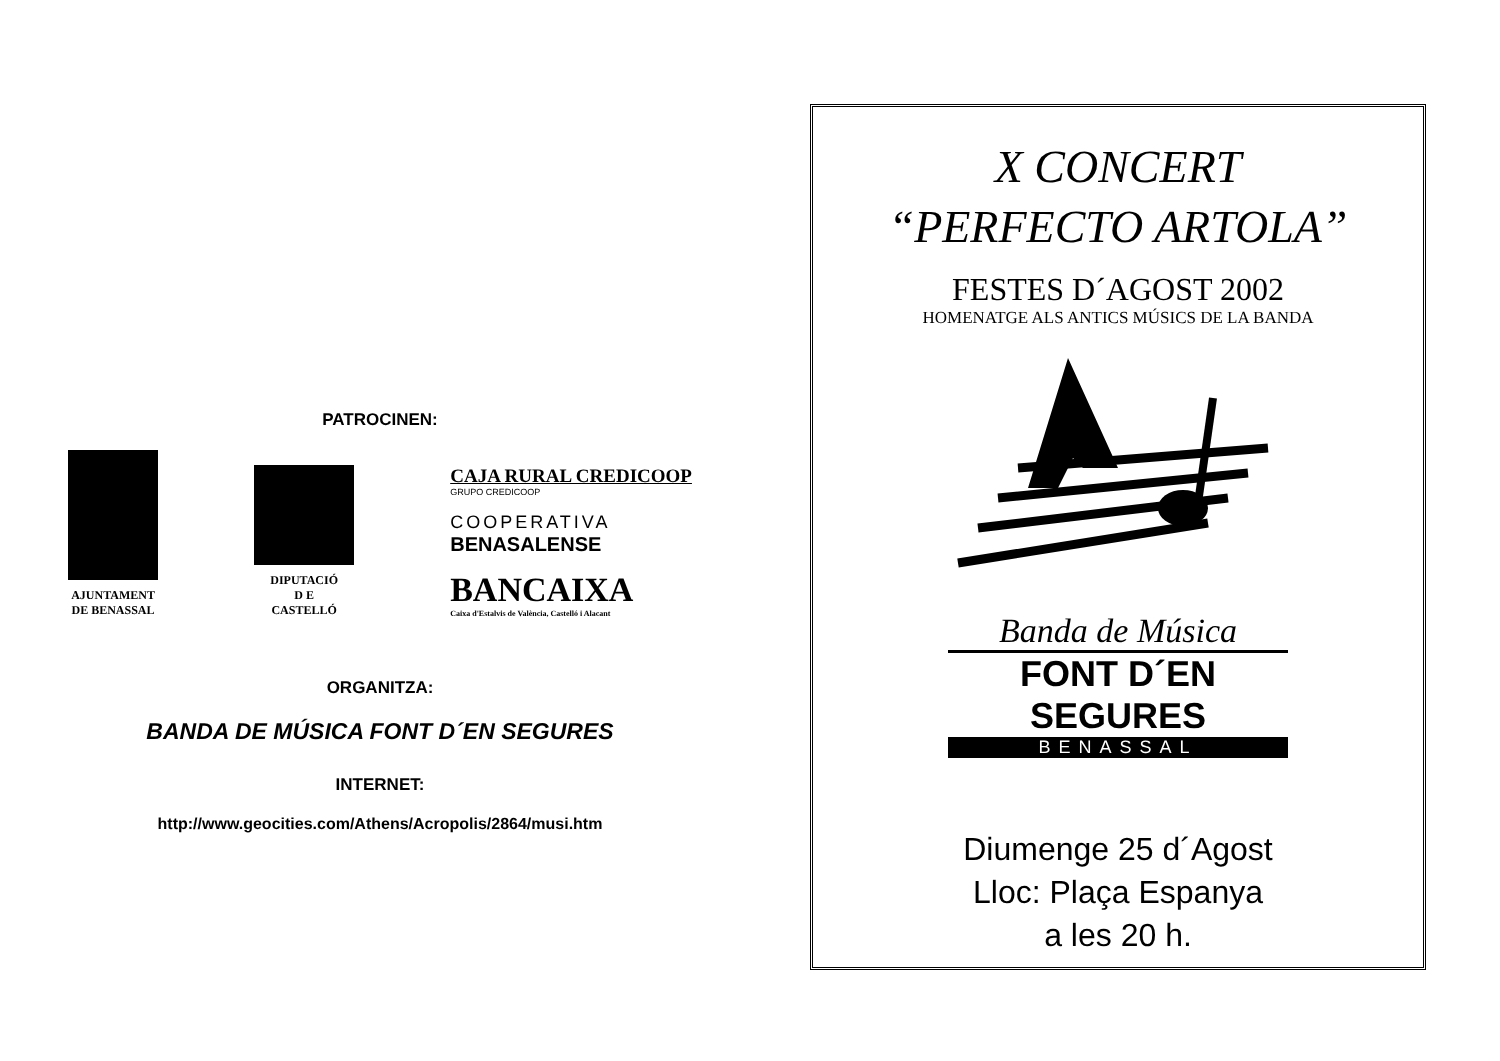PATROCINEN:
AJUNTAMENT
DE BENASSAL
DIPUTACIÓ
D E
CASTELLÓ
CAJA RURAL CREDICOOP
GRUPO CREDICOOP
COOPERATIVA
BENASALENSE
BANCAIXA
Caixa d'Estalvis de València, Castelló i Alacant
ORGANITZA:
BANDA DE MÚSICA FONT D´EN SEGURES
INTERNET:
http://www.geocities.com/Athens/Acropolis/2864/musi.htm
X CONCERT
“PERFECTO ARTOLA”
FESTES D´AGOST 2002
HOMENATGE ALS ANTICS MÚSICS DE LA BANDA
Banda de Música
FONT D´EN SEGURES
BENASSAL
Diumenge 25 d´Agost
Lloc: Plaça Espanya
a les 20 h.